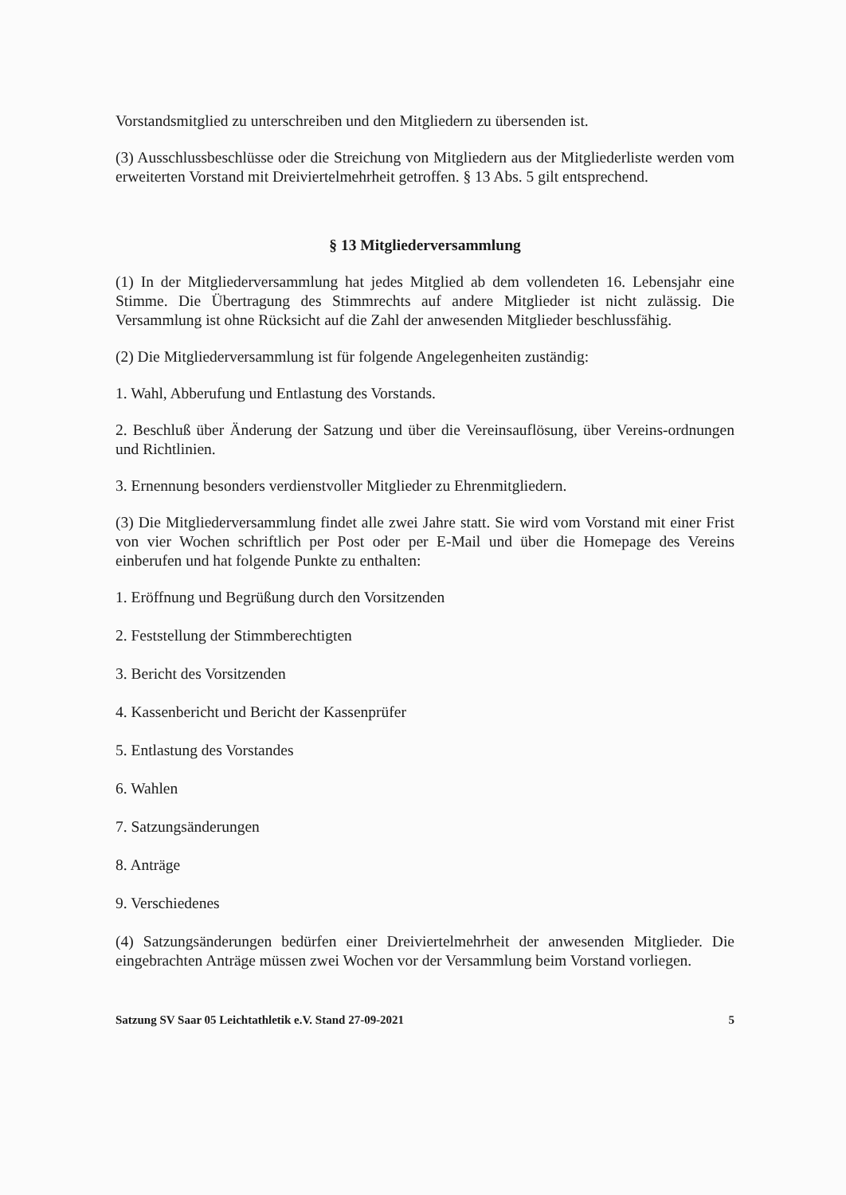Vorstandsmitglied zu unterschreiben und den Mitgliedern zu übersenden ist.
(3) Ausschlussbeschlüsse oder die Streichung von Mitgliedern aus der Mitgliederliste werden vom erweiterten Vorstand mit Dreiviertelmehrheit getroffen. § 13 Abs. 5 gilt entsprechend.
§ 13 Mitgliederversammlung
(1) In der Mitgliederversammlung hat jedes Mitglied ab dem vollendeten 16. Lebensjahr eine Stimme. Die Übertragung des Stimmrechts auf andere Mitglieder ist nicht zulässig. Die Versammlung ist ohne Rücksicht auf die Zahl der anwesenden Mitglieder beschlussfähig.
(2) Die Mitgliederversammlung ist für folgende Angelegenheiten zuständig:
1. Wahl, Abberufung und Entlastung des Vorstands.
2. Beschluß über Änderung der Satzung und über die Vereinsauflösung, über Vereins-ordnungen und Richtlinien.
3. Ernennung besonders verdienstvoller Mitglieder zu Ehrenmitgliedern.
(3) Die Mitgliederversammlung findet alle zwei Jahre statt. Sie wird vom Vorstand mit einer Frist von vier Wochen schriftlich per Post oder per E-Mail und über die Homepage des Vereins einberufen und hat folgende Punkte zu enthalten:
1. Eröffnung und Begrüßung durch den Vorsitzenden
2. Feststellung der Stimmberechtigten
3. Bericht des Vorsitzenden
4. Kassenbericht und Bericht der Kassenprüfer
5. Entlastung des Vorstandes
6. Wahlen
7. Satzungsänderungen
8. Anträge
9. Verschiedenes
(4) Satzungsänderungen bedürfen einer Dreiviertelmehrheit der anwesenden Mitglieder. Die eingebrachten Anträge müssen zwei Wochen vor der Versammlung beim Vorstand vorliegen.
Satzung SV Saar 05 Leichtathletik e.V. Stand 27-09-2021 5